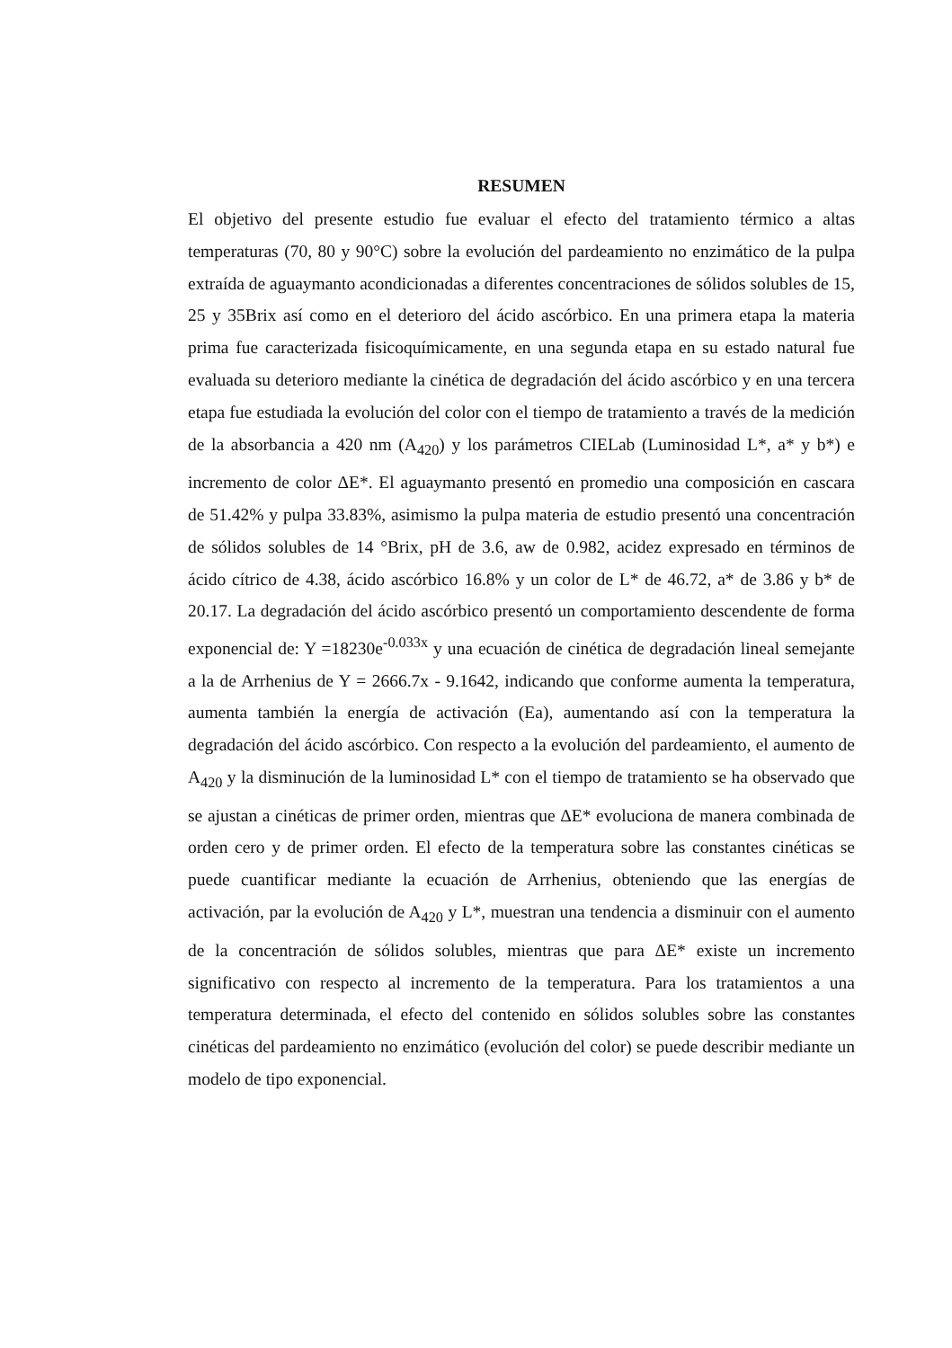RESUMEN
El objetivo del presente estudio fue evaluar el efecto del tratamiento térmico a altas temperaturas (70, 80 y 90°C) sobre la evolución del pardeamiento no enzimático de la pulpa extraída de aguaymanto acondicionadas a diferentes concentraciones de sólidos solubles de 15, 25 y 35Brix así como en el deterioro del ácido ascórbico. En una primera etapa la materia prima fue caracterizada fisicoquímicamente, en una segunda etapa en su estado natural fue evaluada su deterioro mediante la cinética de degradación del ácido ascórbico y en una tercera etapa fue estudiada la evolución del color con el tiempo de tratamiento a través de la medición de la absorbancia a 420 nm (A<sub>420</sub>) y los parámetros CIELab (Luminosidad L*, a* y b*) e incremento de color ΔE*. El aguaymanto presentó en promedio una composición en cascara de 51.42% y pulpa 33.83%, asimismo la pulpa materia de estudio presentó una concentración de sólidos solubles de 14 °Brix, pH de 3.6, aw de 0.982, acidez expresado en términos de ácido cítrico de 4.38, ácido ascórbico 16.8% y un color de L* de 46.72, a* de 3.86 y b* de 20.17. La degradación del ácido ascórbico presentó un comportamiento descendente de forma exponencial de: Y =18230e<sup>-0.033x</sup> y una ecuación de cinética de degradación lineal semejante a la de Arrhenius de Y = 2666.7x - 9.1642, indicando que conforme aumenta la temperatura, aumenta también la energía de activación (Ea), aumentando así con la temperatura la degradación del ácido ascórbico. Con respecto a la evolución del pardeamiento, el aumento de A<sub>420</sub> y la disminución de la luminosidad L* con el tiempo de tratamiento se ha observado que se ajustan a cinéticas de primer orden, mientras que ΔE* evoluciona de manera combinada de orden cero y de primer orden. El efecto de la temperatura sobre las constantes cinéticas se puede cuantificar mediante la ecuación de Arrhenius, obteniendo que las energías de activación, par la evolución de A<sub>420</sub> y L*, muestran una tendencia a disminuir con el aumento de la concentración de sólidos solubles, mientras que para ΔE* existe un incremento significativo con respecto al incremento de la temperatura. Para los tratamientos a una temperatura determinada, el efecto del contenido en sólidos solubles sobre las constantes cinéticas del pardeamiento no enzimático (evolución del color) se puede describir mediante un modelo de tipo exponencial.